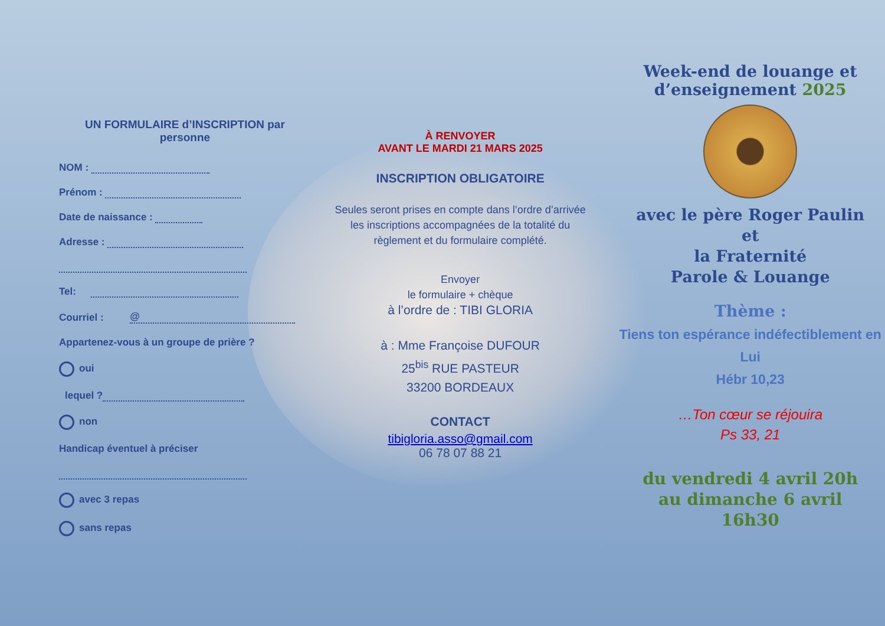UN FORMULAIRE d’INSCRIPTION par personne
NOM :
Prénom :
Date de naissance :
Adresse :
Tel:
Courriel : @
Appartenez-vous à un groupe de prière ?
oui
lequel ?
non
Handicap éventuel à préciser
avec 3 repas
sans repas
À RENVOYER
AVANT LE MARDI 21 MARS 2025
INSCRIPTION OBLIGATOIRE
Seules seront prises en compte dans l’ordre d’arrivée
les inscriptions accompagnées de la totalité du règlement et du formulaire complété.
Envoyer
le formulaire + chèque
à l’ordre de : TIBI GLORIA
à : Mme Françoise DUFOUR
25<sup>bis</sup> RUE PASTEUR
33200 BORDEAUX
CONTACT
tibigloria.asso@gmail.com
06 78 07 88 21
Week-end de louange et d’enseignement 2025
avec le père Roger Paulin
et
la Fraternité
Parole & Louange
Thème :
Tiens ton espérance indéfectiblement en Lui
Hébr 10,23
…Ton cœur se réjouira
Ps 33, 21
du vendredi 4 avril 20h
au dimanche 6 avril
16h30